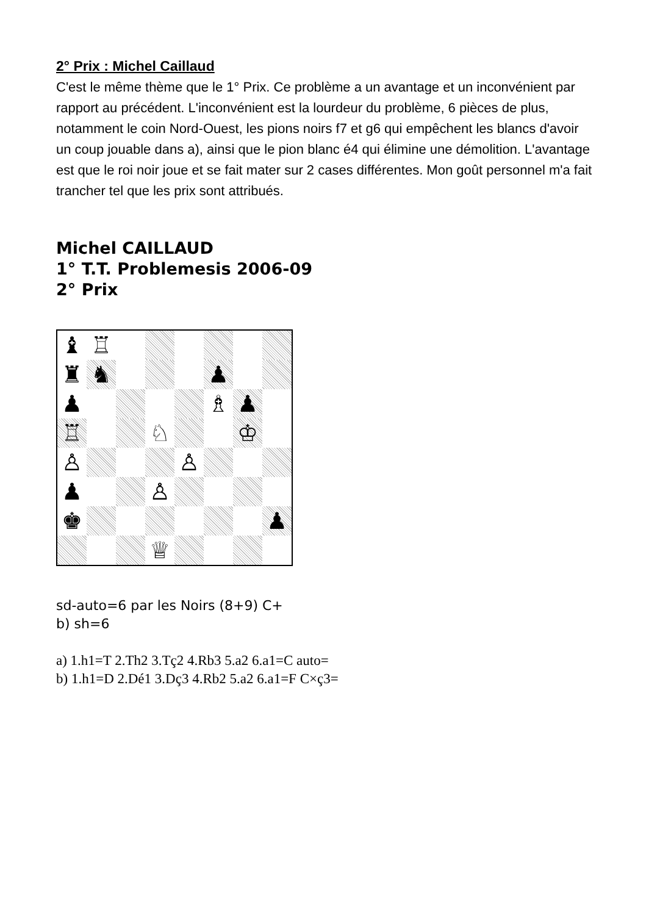2° Prix : Michel Caillaud
C'est le même thème que le 1° Prix. Ce problème a un avantage et un inconvénient par rapport au précédent. L'inconvénient est la lourdeur du problème, 6 pièces de plus, notamment le coin Nord-Ouest, les pions noirs f7 et g6 qui empêchent les blancs d'avoir un coup jouable dans a), ainsi que le pion blanc é4 qui élimine une démolition. L'avantage est que le roi noir joue et se fait mater sur 2 cases différentes. Mon goût personnel m'a fait trancher tel que les prix sont attribués.
Michel CAILLAUD
1° T.T. Problemesis 2006-09
2° Prix
♝
♖
♜
♞
♟
♟
♗
♟
♖
♘
♔
♙
♙
♟
♙
♚
♟
♕
sd-auto=6 par les Noirs (8+9) C+
b) sh=6
a) 1.h1=T 2.Th2 3.Tç2 4.Rb3 5.a2 6.a1=C auto=
b) 1.h1=D 2.Dé1 3.Dç3 4.Rb2 5.a2 6.a1=F C×ç3=